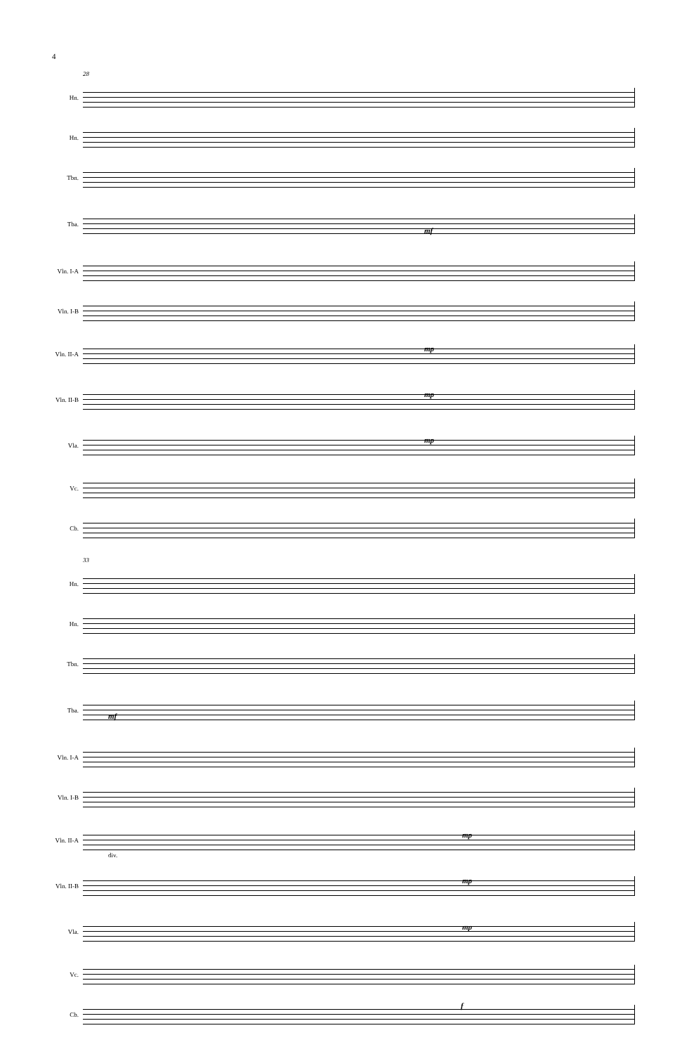4
28
Hn.
Hn.
Tbn.
Tba.
Vln. I-A
Vln. I-B
Vln. II-A
Vln. II-B
Vla.
Vc.
Cb.
mf
mp
mp
mp
33
Hn.
Hn.
Tbn.
Tba.
Vln. I-A
Vln. I-B
Vln. II-A
Vln. II-B
Vla.
Vc.
Cb.
mf
div.
mp
mp
mp
f